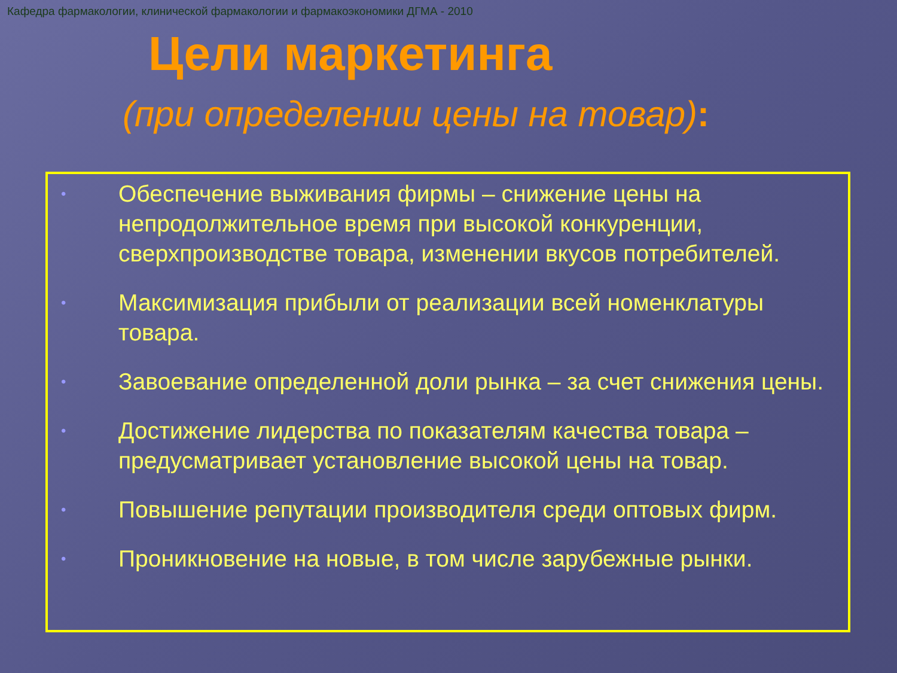Кафедра фармакологии, клинической фармакологии и фармакоэкономики ДГМА - 2010
Цели маркетинга
(при определении цены на товар):
• Обеспечение выживания фирмы – снижение цены на непродолжительное время при высокой конкуренции, сверхпроизводстве товара, изменении вкусов потребителей.
• Максимизация прибыли от реализации всей номенклатуры товара.
• Завоевание определенной доли рынка – за счет снижения цены.
• Достижение лидерства по показателям качества товара – предусматривает установление высокой цены на товар.
• Повышение репутации производителя среди оптовых фирм.
• Проникновение на новые, в том числе зарубежные рынки.